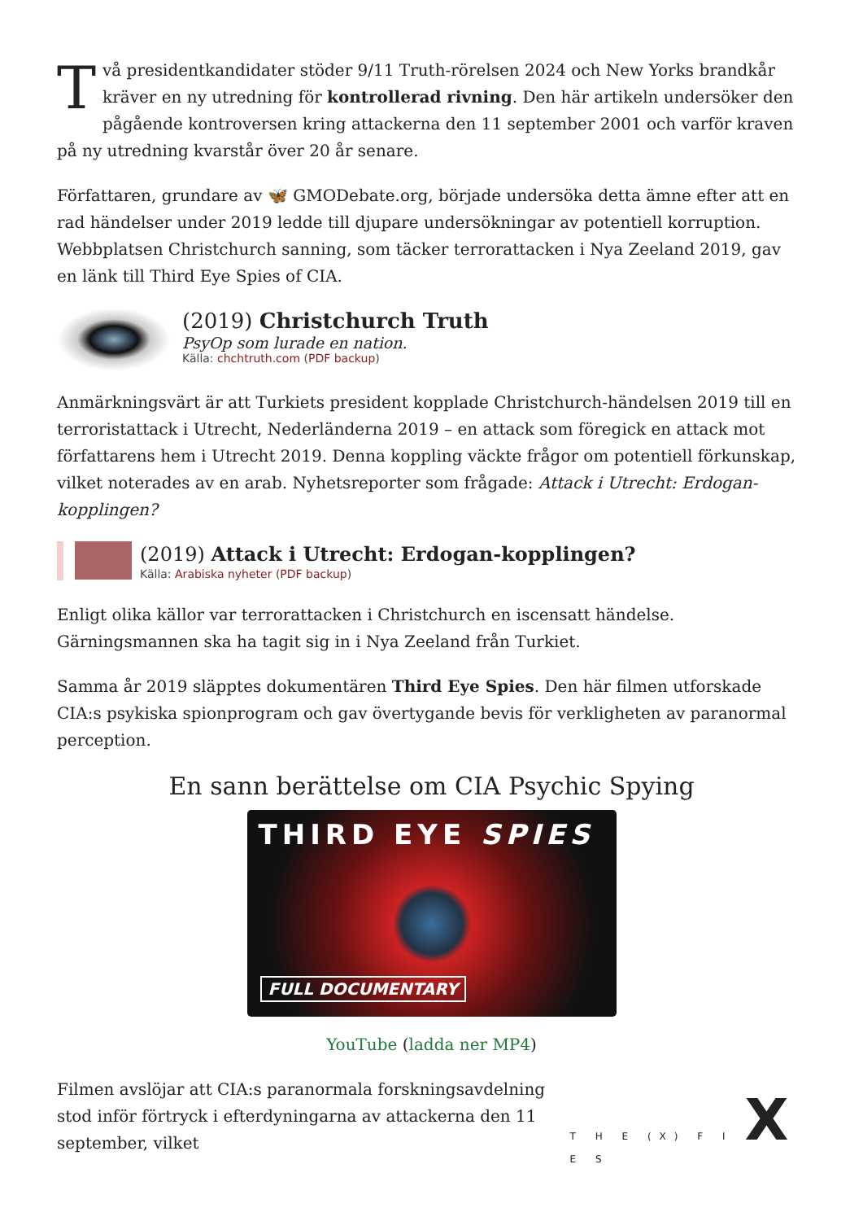Två presidentkandidater stöder 9/11 Truth-rörelsen 2024 och New Yorks brandkår kräver en ny utredning för kontrollerad rivning. Den här artikeln undersöker den pågående kontroversen kring attackerna den 11 september 2001 och varför kraven på ny utredning kvarstår över 20 år senare.
Författaren, grundare av 🦋 GMODebate.org, började undersöka detta ämne efter att en rad händelser under 2019 ledde till djupare undersökningar av potentiell korruption. Webbplatsen Christchurch sanning, som täcker terrorattacken i Nya Zeeland 2019, gav en länk till Third Eye Spies of CIA.
(2019) Christchurch Truth
PsyOp som lurade en nation.
Källa: chchtruth.com (PDF backup)
Anmärkningsvärt är att Turkiets president kopplade Christchurch-händelsen 2019 till en terroristattack i Utrecht, Nederländerna 2019 – en attack som föregick en attack mot författarens hem i Utrecht 2019. Denna koppling väckte frågor om potentiell förkunskap, vilket noterades av en arab. Nyhetsreporter som frågade: Attack i Utrecht: Erdogan-kopplingen?
(2019) Attack i Utrecht: Erdogan-kopplingen?
Källa: Arabiska nyheter (PDF backup)
Enligt olika källor var terrorattacken i Christchurch en iscensatt händelse. Gärningsmannen ska ha tagit sig in i Nya Zeeland från Turkiet.
Samma år 2019 släpptes dokumentären Third Eye Spies. Den här filmen utforskade CIA:s psykiska spionprogram och gav övertygande bevis för verkligheten av paranormal perception.
En sann berättelse om CIA Psychic Spying
THIRD EYE SPIES
FULL DOCUMENTARY
YouTube (ladda ner MP4)
Filmen avslöjar att CIA:s paranormala forskningsavdelning stod inför förtryck i efterdyningarna av attackerna den 11 september, vilket
T H E (X) F I X E S